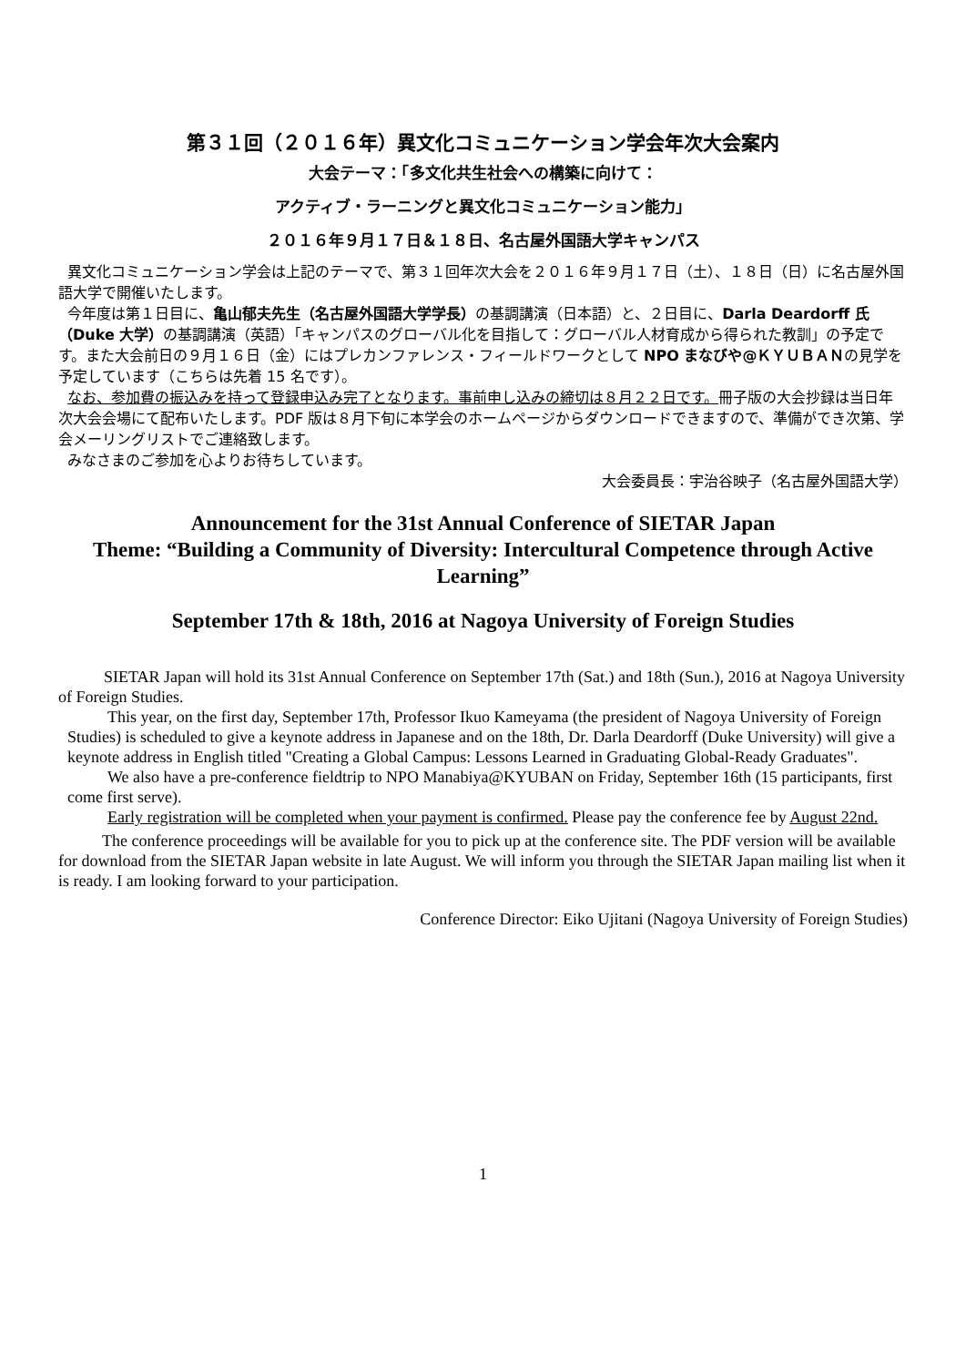第３１回（２０１６年）異文化コミュニケーション学会年次大会案内
大会テーマ：「多文化共生社会への構築に向けて：
アクティブ・ラーニングと異文化コミュニケーション能力」
２０１６年９月１７日＆１８日、名古屋外国語大学キャンパス
異文化コミュニケーション学会は上記のテーマで、第３１回年次大会を２０１６年９月１７日（土）、１８日（日）に名古屋外国語大学で開催いたします。
今年度は第１日目に、亀山郁夫先生（名古屋外国語大学学長）の基調講演（日本語）と、２日目に、Darla Deardorff 氏（Duke 大学）の基調講演（英語）「キャンパスのグローバル化を目指して：グローバル人材育成から得られた教訓」の予定です。また大会前日の９月１６日（金）にはプレカンファレンス・フィールドワークとして NPO まなびや@ＫＹＵＢＡＮの見学を予定しています（こちらは先着 15 名です）。
なお、参加費の振込みを持って登録申込み完了となります。事前申し込みの締切は８月２２日です。冊子版の大会抄録は当日年次大会会場にて配布いたします。PDF 版は８月下旬に本学会のホームページからダウンロードできますので、準備ができ次第、学会メーリングリストでご連絡致します。
みなさまのご参加を心よりお待ちしています。
大会委員長：宇治谷映子（名古屋外国語大学）
Announcement for the 31st Annual Conference of SIETAR Japan
Theme: “Building a Community of Diversity: Intercultural Competence through Active Learning”
September 17th & 18th, 2016 at Nagoya University of Foreign Studies
SIETAR Japan will hold its 31st Annual Conference on September 17th (Sat.) and 18th (Sun.), 2016 at Nagoya University of Foreign Studies.
This year, on the first day, September 17th, Professor Ikuo Kameyama (the president of Nagoya University of Foreign Studies) is scheduled to give a keynote address in Japanese and on the 18th, Dr. Darla Deardorff (Duke University) will give a keynote address in English titled "Creating a Global Campus: Lessons Learned in Graduating Global-Ready Graduates".
We also have a pre-conference fieldtrip to NPO Manabiya@KYUBAN on Friday, September 16th (15 participants, first come first serve).
Early registration will be completed when your payment is confirmed. Please pay the conference fee by August 22nd.
The conference proceedings will be available for you to pick up at the conference site. The PDF version will be available for download from the SIETAR Japan website in late August. We will inform you through the SIETAR Japan mailing list when it is ready. I am looking forward to your participation.
Conference Director: Eiko Ujitani (Nagoya University of Foreign Studies)
1